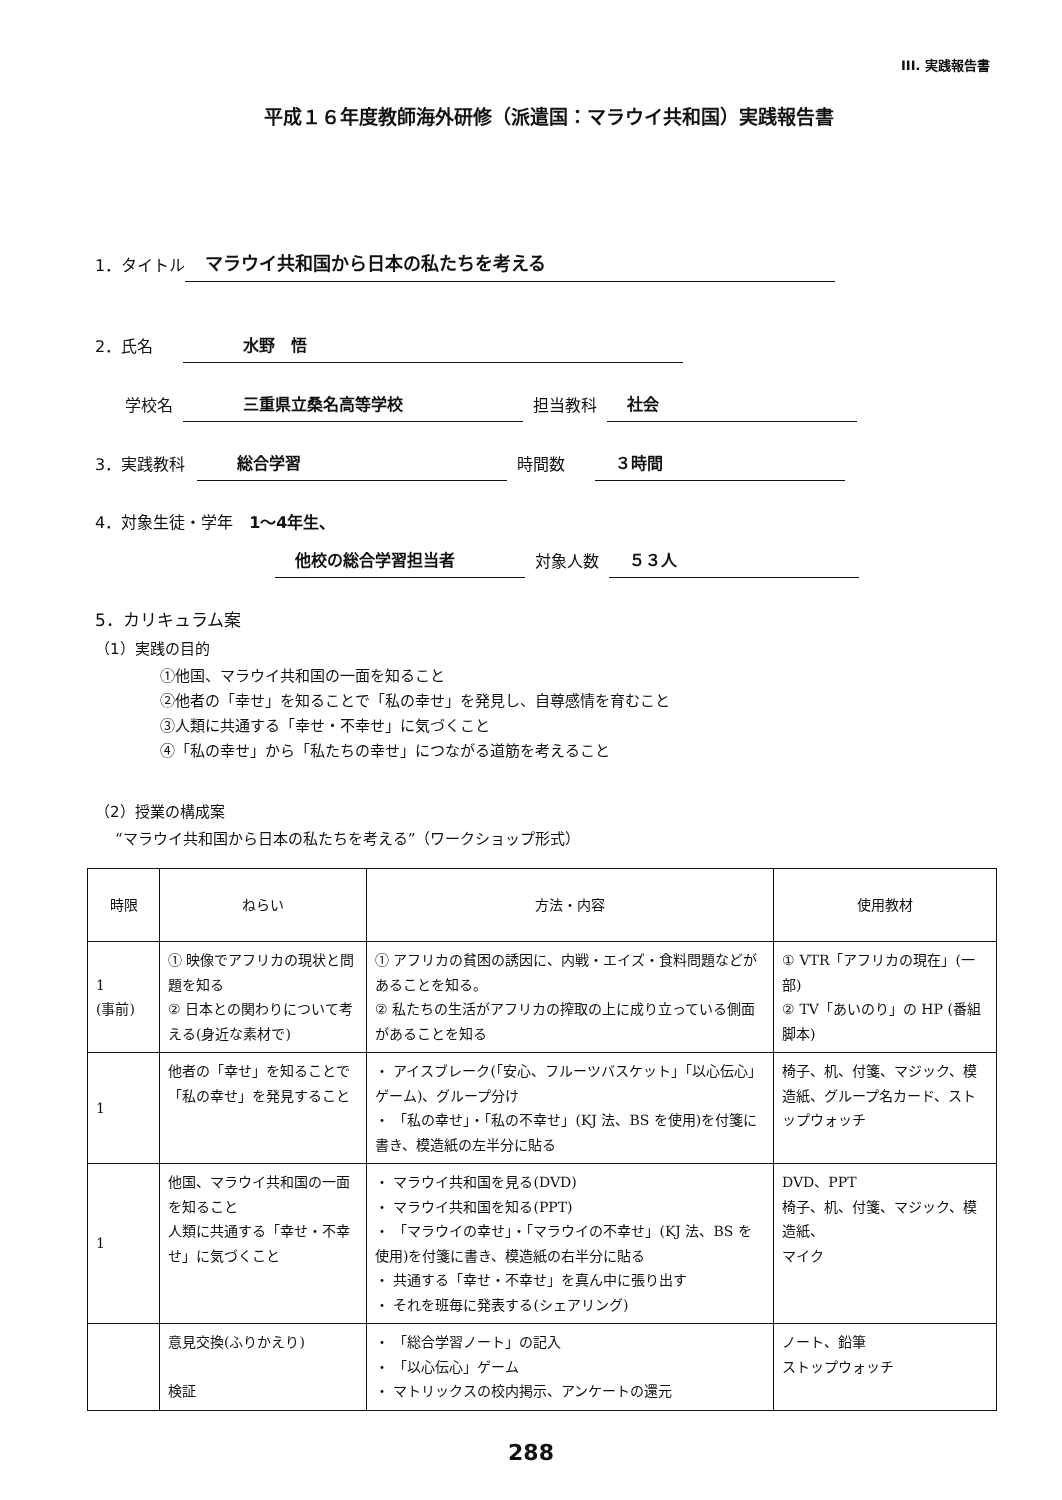III. 実践報告書
平成１６年度教師海外研修（派遣国：マラウイ共和国）実践報告書
1．タイトル マラウイ共和国から日本の私たちを考える
2．氏名 水野　悟
学校名 三重県立桑名高等学校 担当教科 社会
3．実践教科 総合学習 時間数 ３時間
4．対象生徒・学年　1～4年生、
他校の総合学習担当者 対象人数 ５３人
5．カリキュラム案
（1）実践の目的
①他国、マラウイ共和国の一面を知ること
②他者の「幸せ」を知ることで「私の幸せ」を発見し、自尊感情を育むこと
③人類に共通する「幸せ・不幸せ」に気づくこと
④「私の幸せ」から「私たちの幸せ」につながる道筋を考えること
（2）授業の構成案
“マラウイ共和国から日本の私たちを考える”（ワークショップ形式）
| 時限 | ねらい | 方法・内容 | 使用教材 |
| --- | --- | --- | --- |
| 1 (事前) | ① 映像でアフリカの現状と問題を知る ② 日本との関わりについて考える(身近な素材で) | ① アフリカの貧困の誘因に、内戦・エイズ・食料問題などがあることを知る。 ② 私たちの生活がアフリカの搾取の上に成り立っている側面があることを知る | ① VTR「アフリカの現在」(一部) ② TV「あいのり」の HP (番組脚本) |
| 1 | 他者の「幸せ」を知ることで「私の幸せ」を発見すること | ・ アイスブレーク(「安心、フルーツバスケット」「以心伝心」ゲーム)、グループ分け ・ 「私の幸せ」・「私の不幸せ」(KJ 法、BS を使用)を付箋に書き、模造紙の左半分に貼る | 椅子、机、付箋、マジック、模造紙、グループ名カード、ストップウォッチ |
| 1 | 他国、マラウイ共和国の一面を知ること 人類に共通する「幸せ・不幸せ」に気づくこと | ・ マラウイ共和国を見る(DVD) ・ マラウイ共和国を知る(PPT) ・ 「マラウイの幸せ」・「マラウイの不幸せ」(KJ 法、BS を使用)を付箋に書き、模造紙の右半分に貼る ・ 共通する「幸せ・不幸せ」を真ん中に張り出す ・ それを班毎に発表する(シェアリング) | DVD、PPT 椅子、机、付箋、マジック、模造紙、 マイク |
| | 意見交換(ふりかえり) 検証 | ・ 「総合学習ノート」の記入 ・ 「以心伝心」ゲーム ・ マトリックスの校内掲示、アンケートの還元 | ノート、鉛筆 ストップウォッチ |
288